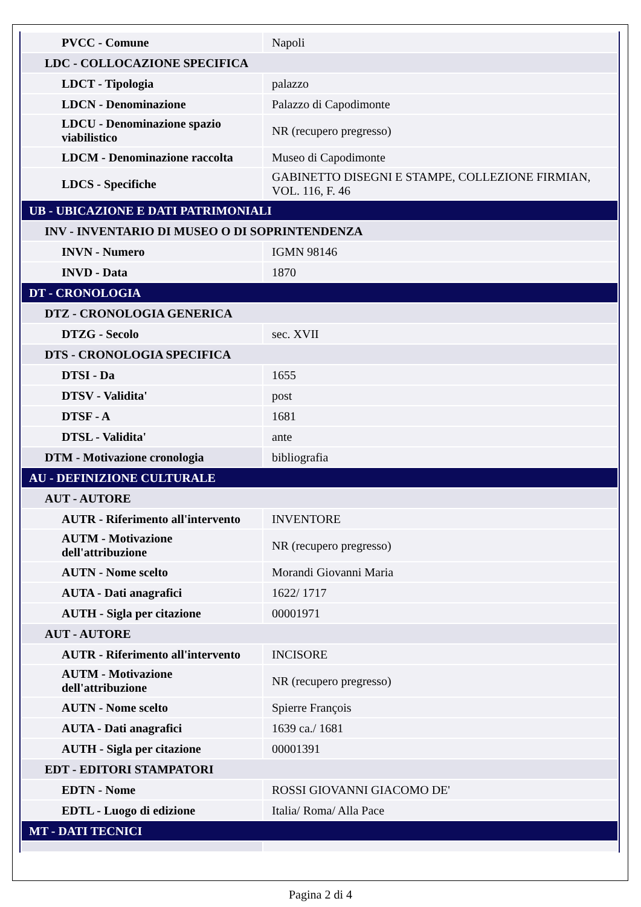| PVCC - Comune | Napoli |
| LDC - COLLOCAZIONE SPECIFICA | |
| LDCT - Tipologia | palazzo |
| LDCN - Denominazione | Palazzo di Capodimonte |
| LDCU - Denominazione spazio viabilistico | NR (recupero pregresso) |
| LDCM - Denominazione raccolta | Museo di Capodimonte |
| LDCS - Specifiche | GABINETTO DISEGNI E STAMPE, COLLEZIONE FIRMIAN, VOL. 116, F. 46 |
| UB - UBICAZIONE E DATI PATRIMONIALI | |
| INV - INVENTARIO DI MUSEO O DI SOPRINTENDENZA | |
| INVN - Numero | IGMN 98146 |
| INVD - Data | 1870 |
| DT - CRONOLOGIA | |
| DTZ - CRONOLOGIA GENERICA | |
| DTZG - Secolo | sec. XVII |
| DTS - CRONOLOGIA SPECIFICA | |
| DTSI - Da | 1655 |
| DTSV - Validita' | post |
| DTSF - A | 1681 |
| DTSL - Validita' | ante |
| DTM - Motivazione cronologia | bibliografia |
| AU - DEFINIZIONE CULTURALE | |
| AUT - AUTORE | |
| AUTR - Riferimento all'intervento | INVENTORE |
| AUTM - Motivazione dell'attribuzione | NR (recupero pregresso) |
| AUTN - Nome scelto | Morandi Giovanni Maria |
| AUTA - Dati anagrafici | 1622/ 1717 |
| AUTH - Sigla per citazione | 00001971 |
| AUT - AUTORE | |
| AUTR - Riferimento all'intervento | INCISORE |
| AUTM - Motivazione dell'attribuzione | NR (recupero pregresso) |
| AUTN - Nome scelto | Spierre François |
| AUTA - Dati anagrafici | 1639 ca./ 1681 |
| AUTH - Sigla per citazione | 00001391 |
| EDT - EDITORI STAMPATORI | |
| EDTN - Nome | ROSSI GIOVANNI GIACOMO DE' |
| EDTL - Luogo di edizione | Italia/ Roma/ Alla Pace |
| MT - DATI TECNICI | |
Pagina 2 di 4